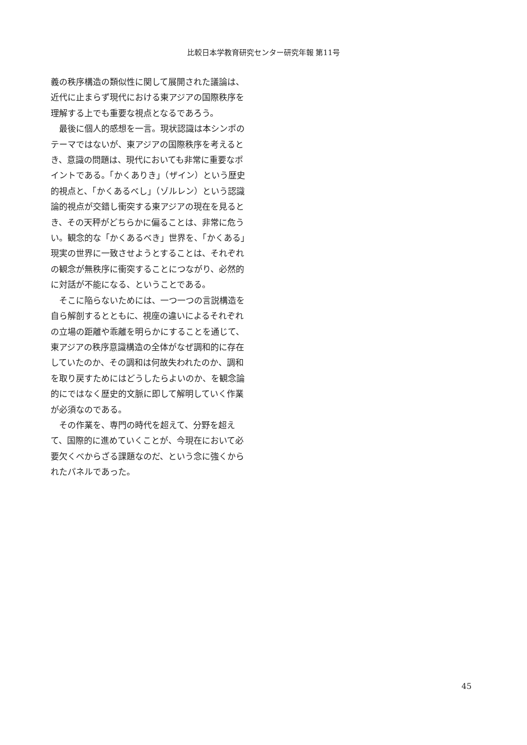比較日本学教育研究センター研究年報 第11号
義の秩序構造の類似性に関して展開された議論は、近代に止まらず現代における東アジアの国際秩序を理解する上でも重要な視点となるであろう。
　最後に個人的感想を一言。現状認識は本シンポのテーマではないが、東アジアの国際秩序を考えるとき、意識の問題は、現代においても非常に重要なポイントである。「かくありき」（ザイン）という歴史的視点と、「かくあるべし」（ゾルレン）という認識論的視点が交錯し衝突する東アジアの現在を見るとき、その天秤がどちらかに偏ることは、非常に危うい。観念的な「かくあるべき」世界を、「かくある」現実の世界に一致させようとすることは、それぞれの観念が無秩序に衝突することにつながり、必然的に対話が不能になる、ということである。
　そこに陥らないためには、一つ一つの言説構造を自ら解剖するとともに、視座の違いによるそれぞれの立場の距離や乖離を明らかにすることを通じて、東アジアの秩序意識構造の全体がなぜ調和的に存在していたのか、その調和は何故失われたのか、調和を取り戻すためにはどうしたらよいのか、を観念論的にではなく歴史的文脈に即して解明していく作業が必須なのである。
　その作業を、専門の時代を超えて、分野を超えて、国際的に進めていくことが、今現在において必要欠くべからざる課題なのだ、という念に強くかられたパネルであった。
45